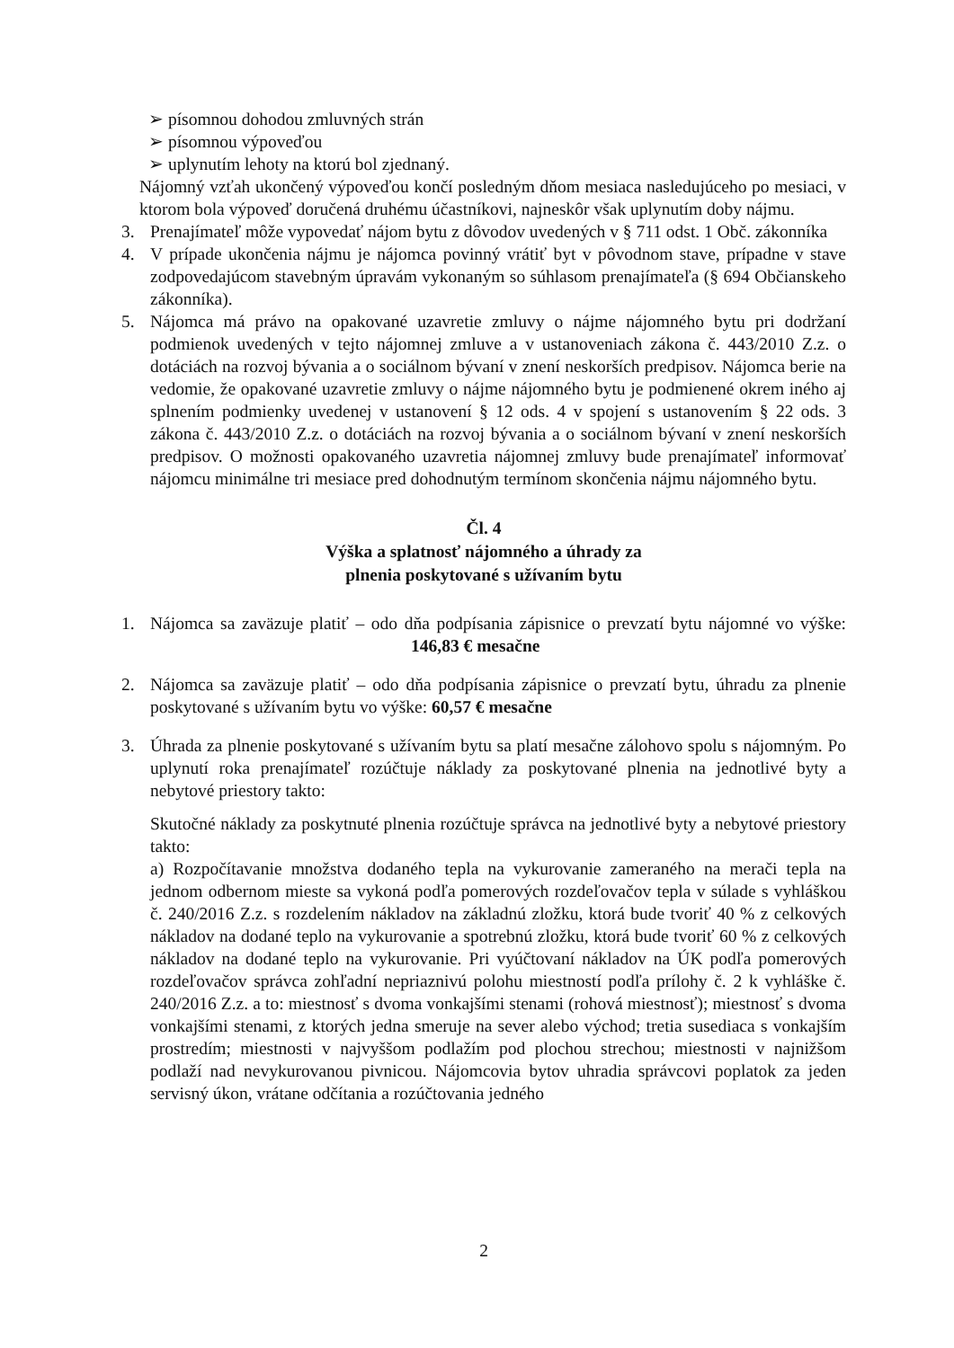➢ písomnou dohodou zmluvných strán
➢ písomnou výpoveďou
➢ uplynutím lehoty na ktorú bol zjednaný.
Nájomný vzťah ukončený výpoveďou končí posledným dňom mesiaca nasledujúceho po mesiaci, v ktorom bola výpoveď doručená druhému účastníkovi, najneskôr však uplynutím doby nájmu.
3. Prenajímateľ môže vypovedať nájom bytu z dôvodov uvedených v § 711 odst. 1 Obč. zákonníka
4. V prípade ukončenia nájmu je nájomca povinný vrátiť byt v pôvodnom stave, prípadne v stave zodpovedajúcom stavebným úpravám vykonaným so súhlasom prenajímateľa (§ 694 Občianskeho zákonníka).
5. Nájomca má právo na opakované uzavretie zmluvy o nájme nájomného bytu pri dodržaní podmienok uvedených v tejto nájomnej zmluve a v ustanoveniach zákona č. 443/2010 Z.z. o dotáciách na rozvoj bývania a o sociálnom bývaní v znení neskorších predpisov. Nájomca berie na vedomie, že opakované uzavretie zmluvy o nájme nájomného bytu je podmienené okrem iného aj splnením podmienky uvedenej v ustanovení § 12 ods. 4 v spojení s ustanovením § 22 ods. 3 zákona č. 443/2010 Z.z. o dotáciách na rozvoj bývania a o sociálnom bývaní v znení neskorších predpisov. O možnosti opakovaného uzavretia nájomnej zmluvy bude prenajímateľ informovať nájomcu minimálne tri mesiace pred dohodnutým termínom skončenia nájmu nájomného bytu.
Čl. 4
Výška a splatnosť nájomného a úhrady za
plnenia poskytované s užívaním bytu
1. Nájomca sa zaväzuje platiť – odo dňa podpísania zápisnice o prevzatí bytu nájomné vo výške: 146,83 € mesačne
2. Nájomca sa zaväzuje platiť – odo dňa podpísania zápisnice o prevzatí bytu, úhradu za plnenie poskytované s užívaním bytu vo výške: 60,57 € mesačne
3. Úhrada za plnenie poskytované s užívaním bytu sa platí mesačne zálohovo spolu s nájomným. Po uplynutí roka prenajímateľ rozúčtuje náklady za poskytované plnenia na jednotlivé byty a nebytové priestory takto:
Skutočné náklady za poskytnuté plnenia rozúčtuje správca na jednotlivé byty a nebytové priestory takto:
a) Rozpočítavanie množstva dodaného tepla na vykurovanie zameraného na merači tepla na jednom odbernom mieste sa vykoná podľa pomerových rozdeľovačov tepla v súlade s vyhláškou č. 240/2016 Z.z. s rozdelením nákladov na základnú zložku, ktorá bude tvoriť 40 % z celkových nákladov na dodané teplo na vykurovanie a spotrebnú zložku, ktorá bude tvoriť 60 % z celkových nákladov na dodané teplo na vykurovanie. Pri vyúčtovaní nákladov na ÚK podľa pomerových rozdeľovačov správca zohľadní nepriaznivú polohu miestností podľa prílohy č. 2 k vyhláške č. 240/2016 Z.z. a to: miestnosť s dvoma vonkajšími stenami (rohová miestnosť); miestnosť s dvoma vonkajšími stenami, z ktorých jedna smeruje na sever alebo východ; tretia susediaca s vonkajším prostredím; miestnosti v najvyššom podlažím pod plochou strechou; miestnosti v najnižšom podlaží nad nevykurovanou pivnicou. Nájomcovia bytov uhradia správcovi poplatok za jeden servisný úkon, vrátane odčítania a rozúčtovania jedného
2